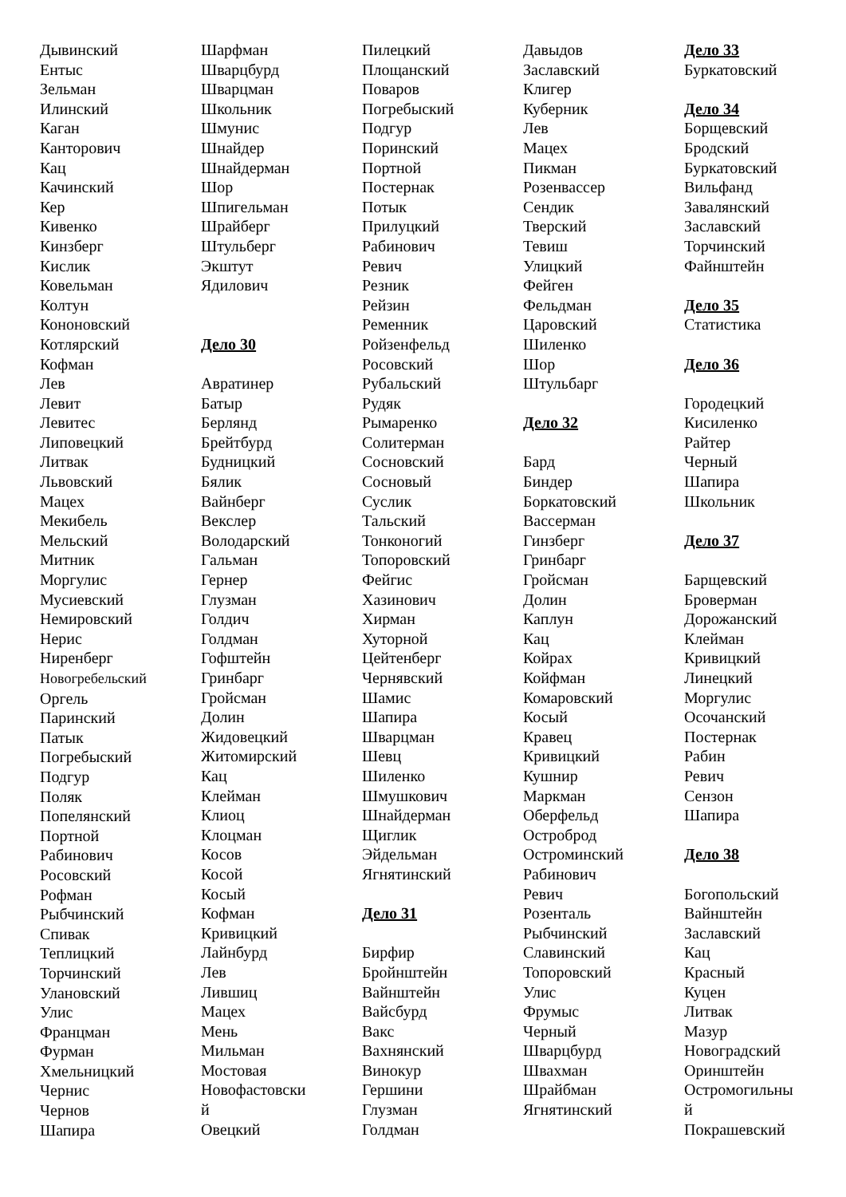Дывинский
Ентыс
Зельман
Илинский
Каган
Канторович
Кац
Качинский
Кер
Кивенко
Кинзберг
Кислик
Ковельман
Колтун
Кононовский
Котлярский
Кофман
Лев
Левит
Левитес
Липовецкий
Литвак
Львовский
Мацех
Мекибель
Мельский
Митник
Моргулис
Мусиевский
Немировский
Нерис
Ниренберг
Новогребельский
Оргель
Паринский
Патык
Погребыский
Подгур
Поляк
Попелянский
Портной
Рабинович
Росовский
Рофман
Рыбчинский
Спивак
Теплицкий
Торчинский
Улановский
Улис
Францман
Фурман
Хмельницкий
Чернис
Чернов
Шапира
Шарфман
Шварцбурд
Шварцман
Школьник
Шмунис
Шнайдер
Шнайдерман
Шор
Шпигельман
Шрайберг
Штульберг
Экштут
Ядилович
Дело 30
Авратинер
Батыр
Берлянд
Брейтбурд
Будницкий
Бялик
Вайнберг
Векслер
Володарский
Гальман
Гернер
Глузман
Голдич
Голдман
Гофштейн
Гринбарг
Гройсман
Долин
Жидовецкий
Житомирский
Кац
Клейман
Клиоц
Клоцман
Косов
Косой
Косый
Кофман
Кривицкий
Лайнбурд
Лев
Лившиц
Мацех
Мень
Мильман
Мостовая
Новофастовски
й
Овецкий
Пилецкий
Площанский
Поваров
Погребыский
Подгур
Поринский
Портной
Постернак
Потык
Прилуцкий
Рабинович
Ревич
Резник
Рейзин
Ременник
Ройзенфельд
Росовский
Рубальский
Рудяк
Рымаренко
Солитерман
Сосновский
Сосновый
Суслик
Тальский
Тонконогий
Топоровский
Фейгис
Хазинович
Хирман
Хуторной
Цейтенберг
Чернявский
Шамис
Шапира
Шварцман
Шевц
Шиленко
Шмушкович
Шнайдерман
Щиглик
Эйдельман
Ягнятинский
Дело 31
Бирфир
Бройнштейн
Вайнштейн
Вайсбурд
Вакс
Вахнянский
Винокур
Гершини
Глузман
Голдман
Давыдов
Заславский
Клигер
Куберник
Лев
Мацех
Пикман
Розенвассер
Сендик
Тверский
Тевиш
Улицкий
Фейген
Фельдман
Царовский
Шиленко
Шор
Штульбарг
Дело 32
Бард
Биндер
Боркатовский
Вассерман
Гинзберг
Гринбарг
Гройсман
Долин
Каплун
Кац
Койрах
Койфман
Комаровский
Косый
Кравец
Кривицкий
Кушнир
Маркман
Оберфельд
Остроброд
Остроминский
Рабинович
Ревич
Розенталь
Рыбчинский
Славинский
Топоровский
Улис
Фрумыс
Черный
Шварцбурд
Швахман
Шрайбман
Ягнятинский
Дело 33
Буркатовский
Дело 34
Борщевский
Бродский
Буркатовский
Вильфанд
Завалянский
Заславский
Торчинский
Файнштейн
Дело 35
Статистика
Дело 36
Городецкий
Кисиленко
Райтер
Черный
Шапира
Школьник
Дело 37
Барщевский
Броверман
Дорожанский
Клейман
Кривицкий
Линецкий
Моргулис
Осочанский
Постернак
Рабин
Ревич
Сензон
Шапира
Дело 38
Богопольский
Вайнштейн
Заславский
Кац
Красный
Куцен
Литвак
Мазур
Новоградский
Оринштейн
Остромогильны
й
Покрашевский